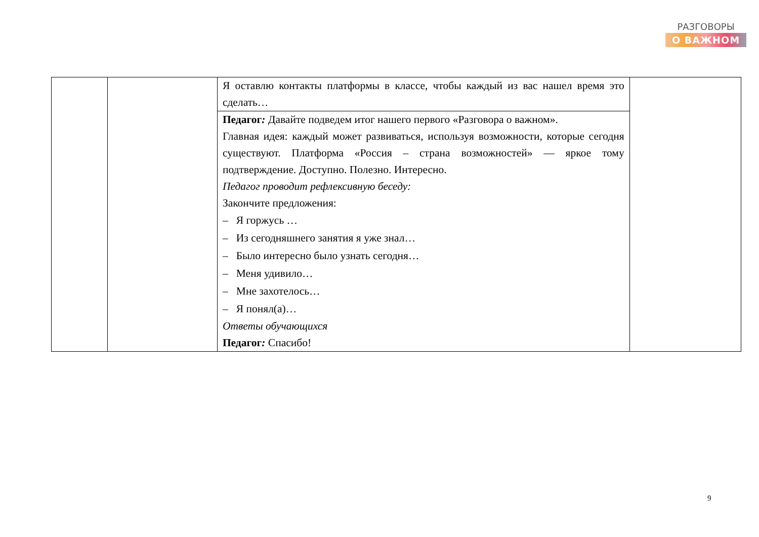РАЗГОВОРЫ
О ВАЖНОМ
| | | Я оставлю контакты платформы в классе, чтобы каждый из вас нашел время это сделать… | |
| | | Педагог : Давайте подведем итог нашего первого «Разговора о важном». Главная идея: каждый может развиваться, используя возможности, которые сегодня существуют. Платформа «Россия – страна возможностей» — яркое тому подтверждение. Доступно. Полезно. Интересно. Педагог проводит рефлексивную беседу: Закончите предложения: – Я горжусь … – Из сегодняшнего занятия я уже знал… – Было интересно было узнать сегодня… – Меня удивило… – Мне захотелось… – Я понял(а)… Ответы обучающихся Педагог : Спасибо! | |
9